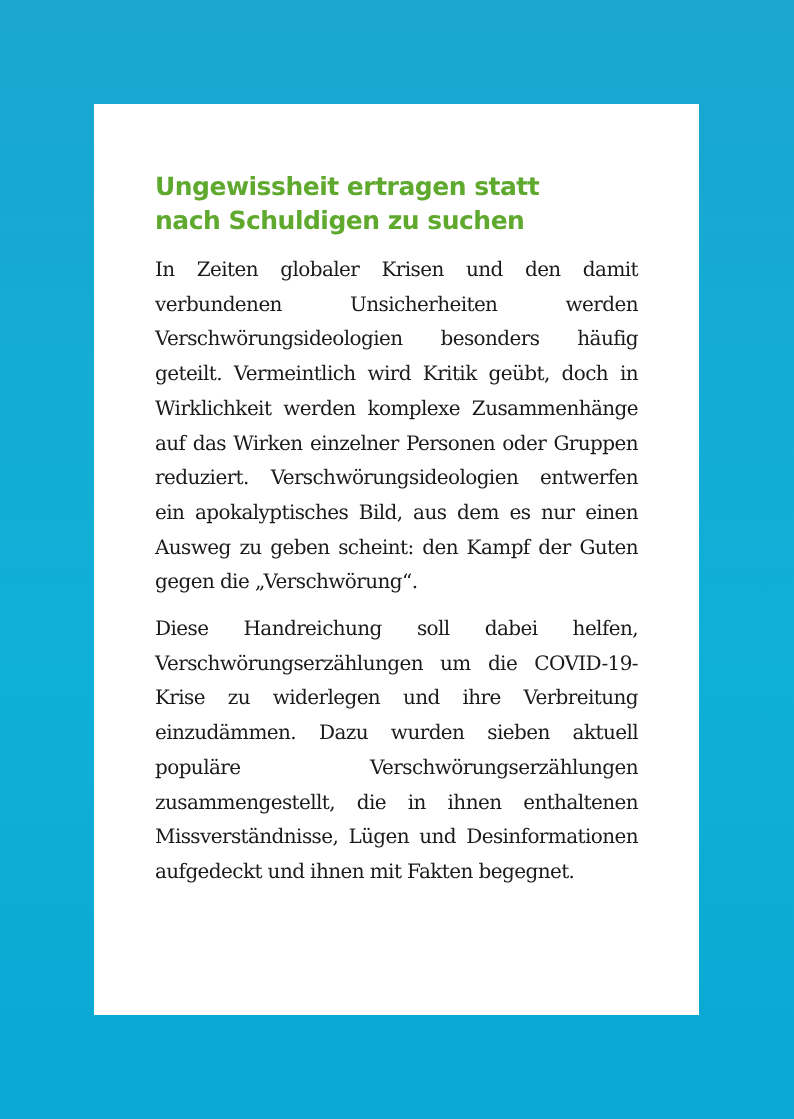Ungewissheit ertragen statt
nach Schuldigen zu suchen
In Zeiten globaler Krisen und den damit verbundenen Unsicherheiten werden Verschwörungsideologien besonders häufig geteilt. Vermeintlich wird Kritik geübt, doch in Wirklichkeit werden komplexe Zusammenhänge auf das Wirken einzelner Personen oder Gruppen reduziert. Verschwörungsideologien entwerfen ein apokalyptisches Bild, aus dem es nur einen Ausweg zu geben scheint: den Kampf der Guten gegen die „Verschwörung“.
Diese Handreichung soll dabei helfen, Verschwörungserzählungen um die COVID-19-Krise zu widerlegen und ihre Verbreitung einzudämmen. Dazu wurden sieben aktuell populäre Verschwörungserzählungen zusammengestellt, die in ihnen enthaltenen Missverständnisse, Lügen und Desinformationen aufgedeckt und ihnen mit Fakten begegnet.